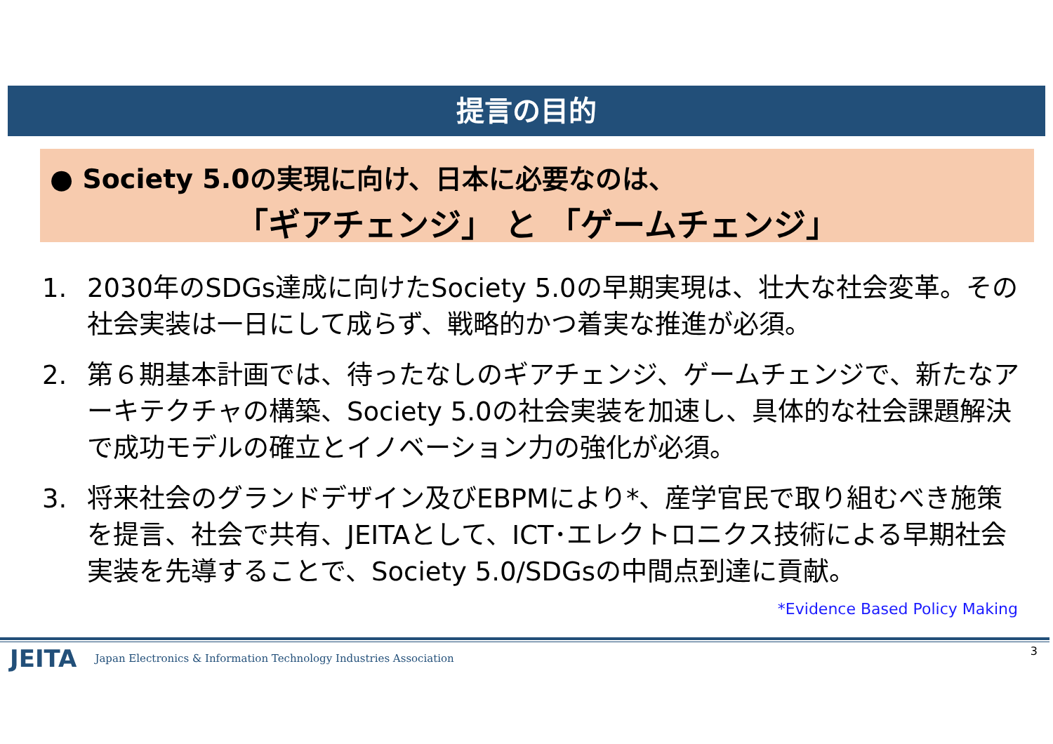提言の目的
● Society 5.0の実現に向け、日本に必要なのは、
「ギアチェンジ」 と 「ゲームチェンジ」
1. 2030年のSDGs達成に向けたSociety 5.0の早期実現は、壮大な社会変革。その社会実装は一日にして成らず、戦略的かつ着実な推進が必須。
2. 第６期基本計画では、待ったなしのギアチェンジ、ゲームチェンジで、新たなアーキテクチャの構築、Society 5.0の社会実装を加速し、具体的な社会課題解決で成功モデルの確立とイノベーション力の強化が必須。
3. 将来社会のグランドデザイン及びEBPMにより*、産学官民で取り組むべき施策を提言、社会で共有、JEITAとして、ICT･エレクトロニクス技術による早期社会実装を先導することで、Society 5.0/SDGsの中間点到達に貢献。
*Evidence Based Policy Making
JEITA Japan Electronics & Information Technology Industries Association
3